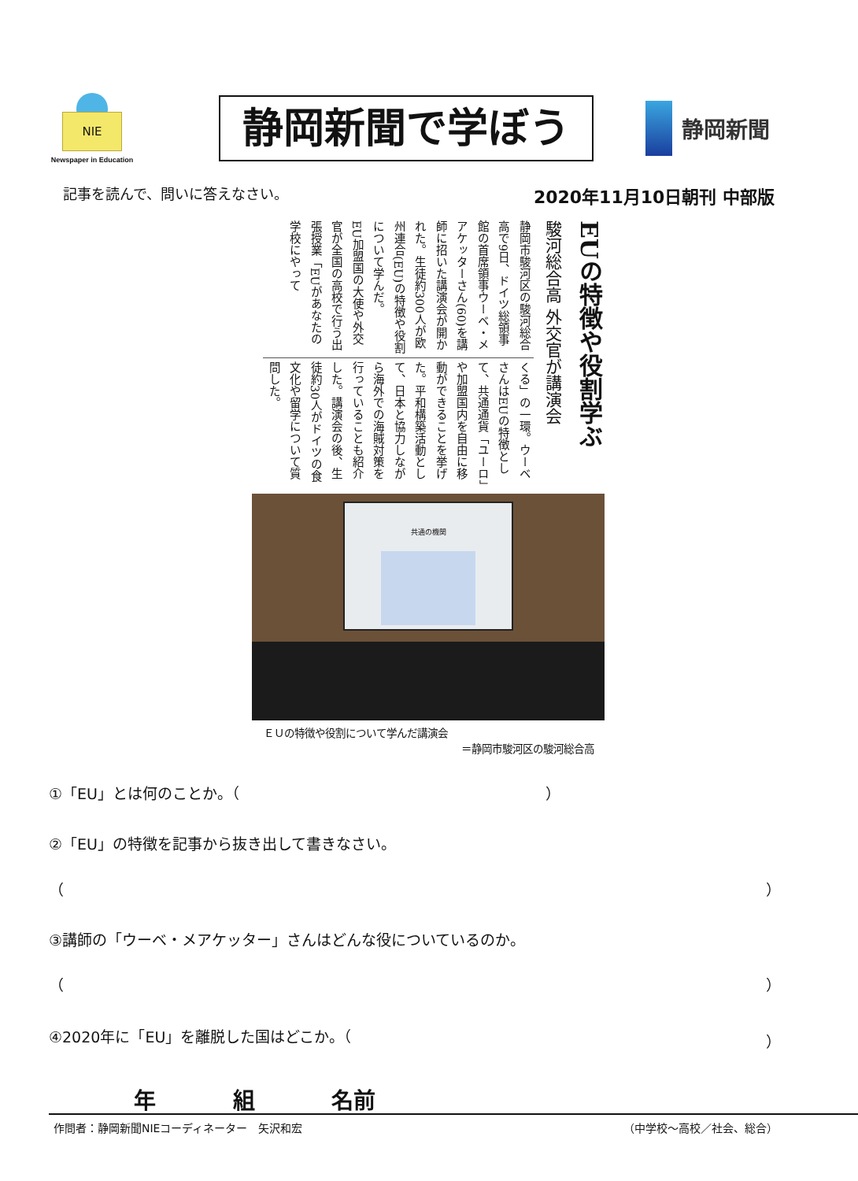NIE
Newspaper in Education
静岡新聞で学ぼう
静岡新聞
記事を読んで、問いに答えなさい。 2020年11月10日朝刊 中部版
EUの特徴や役割学ぶ
駿河総合高 外交官が講演会
静岡市駿河区の駿河総合高で9日、ドイツ総領事館の首席領事ウーベ・メアケッターさん(60)を講師に招いた講演会が開かれた。生徒約300人が欧州連合(EU)の特徴や役割について学んだ。
EU加盟国の大使や外交官が全国の高校で行う出張授業「EUがあなたの学校にやって
くる」の一環。ウーベさんはEUの特徴として、共通通貨「ユーロ」や加盟国内を自由に移動ができることを挙げた。平和構築活動として、日本と協力しながら海外での海賊対策を行っていることも紹介した。講演会の後、生徒約30人がドイツの食文化や留学について質問した。
共通の機関
ＥＵの特徴や役割について学んだ講演会
＝静岡市駿河区の駿河総合高
①「EU」とは何のことか。（ ）
②「EU」の特徴を記事から抜き出して書きなさい。
（ ）
③講師の「ウーベ・メアケッター」さんはどんな役についているのか。
（ ）
④2020年に「EU」を離脱した国はどこか。（ ）
年 組 名前
作問者：静岡新聞NIEコーディネーター　矢沢和宏 （中学校～高校／社会、総合）